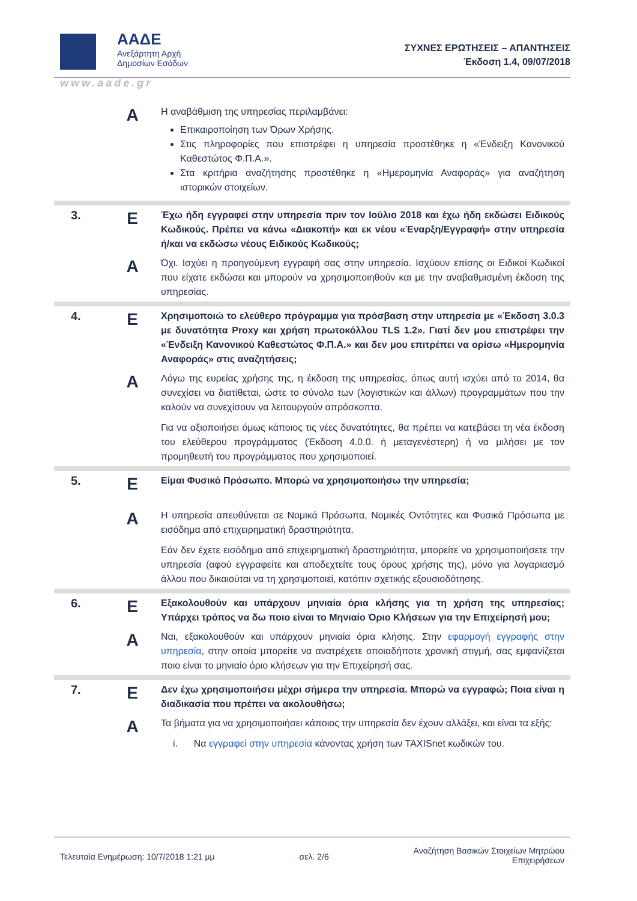ΑΑΔΕ
Ανεξάρτητη Αρχή
Δημοσίων Εσόδων
ΣΥΧΝΕΣ ΕΡΩΤΗΣΕΙΣ – ΑΠΑΝΤΗΣΕΙΣ
Έκδοση 1.4, 09/07/2018
www.aade.gr
| | A | Η αναβάθμιση της υπηρεσίας περιλαμβάνει: Επικαιροποίηση των Όρων Χρήσης. Στις πληροφορίες που επιστρέφει η υπηρεσία προστέθηκε η «Ένδειξη Κανονικού Καθεστώτος Φ.Π.Α.». Στα κριτήρια αναζήτησης προστέθηκε η «Ημερομηνία Αναφοράς» για αναζήτηση ιστορικών στοιχείων. |
| 3. | E | Έχω ήδη εγγραφεί στην υπηρεσία πριν τον Ιούλιο 2018 και έχω ήδη εκδώσει Ειδικούς Κωδικούς. Πρέπει να κάνω «Διακοπή» και εκ νέου «Έναρξη/Εγγραφή» στην υπηρεσία ή/και να εκδώσω νέους Ειδικούς Κωδικούς; |
| | A | Όχι. Ισχύει η προηγούμενη εγγραφή σας στην υπηρεσία. Ισχύουν επίσης οι Ειδικοί Κωδικοί που είχατε εκδώσει και μπορούν να χρησιμοποιηθούν και με την αναβαθμισμένη έκδοση της υπηρεσίας. |
| 4. | E | Χρησιμοποιώ το ελεύθερο πρόγραμμα για πρόσβαση στην υπηρεσία με «Έκδοση 3.0.3 με δυνατότητα Proxy και χρήση πρωτοκόλλου TLS 1.2». Γιατί δεν μου επιστρέφει την «Ένδειξη Κανονικού Καθεστώτος Φ.Π.Α.» και δεν μου επιτρέπει να ορίσω «Ημερομηνία Αναφοράς» στις αναζητήσεις; |
| | A | Λόγω της ευρείας χρήσης της, η έκδοση της υπηρεσίας, όπως αυτή ισχύει από το 2014, θα συνεχίσει να διατίθεται, ώστε το σύνολο των (λογιστικών και άλλων) προγραμμάτων που την καλούν να συνεχίσουν να λειτουργούν απρόσκοπτα. Για να αξιοποιήσει όμως κάποιος τις νέες δυνατότητες, θα πρέπει να κατεβάσει τη νέα έκδοση του ελεύθερου προγράμματος (Έκδοση 4.0.0. ή μεταγενέστερη) ή να μιλήσει με τον προμηθευτή του προγράμματος που χρησιμοποιεί. |
| 5. | E | Είμαι Φυσικό Πρόσωπο. Μπορώ να χρησιμοποιήσω την υπηρεσία; |
| | A | Η υπηρεσία απευθύνεται σε Νομικά Πρόσωπα, Νομικές Οντότητες και Φυσικά Πρόσωπα με εισόδημα από επιχειρηματική δραστηριότητα. Εάν δεν έχετε εισόδημα από επιχειρηματική δραστηριότητα, μπορείτε να χρησιμοποιήσετε την υπηρεσία (αφού εγγραφείτε και αποδεχτείτε τους όρους χρήσης της), μόνο για λογαριασμό άλλου που δικαιούται να τη χρησιμοποιεί, κατόπιν σχετικής εξουσιοδότησης. |
| 6. | E | Εξακολουθούν και υπάρχουν μηνιαία όρια κλήσης για τη χρήση της υπηρεσίας; Υπάρχει τρόπος να δω ποιο είναι το Μηνιαίο Όριο Κλήσεων για την Επιχείρησή μου; |
| | A | Ναι, εξακολουθούν και υπάρχουν μηνιαία όρια κλήσης. Στην εφαρμογή εγγραφής στην υπηρεσία , στην οποία μπορείτε να ανατρέχετε οποιαδήποτε χρονική στιγμή, σας εμφανίζεται ποιο είναι το μηνιαίο όριο κλήσεων για την Επιχείρησή σας. |
| 7. | E | Δεν έχω χρησιμοποιήσει μέχρι σήμερα την υπηρεσία. Μπορώ να εγγραφώ; Ποια είναι η διαδικασία που πρέπει να ακολουθήσω; |
| | A | Τα βήματα για να χρησιμοποιήσει κάποιος την υπηρεσία δεν έχουν αλλάξει, και είναι τα εξής: i. Να εγγραφεί στην υπηρεσία κάνοντας χρήση των TAXISnet κωδικών του. |
Τελευταία Ενημέρωση: 10/7/2018 1:21 μμ σελ. 2/6 Αναζήτηση Βασικών Στοιχείων Μητρώου
Επιχειρήσεων